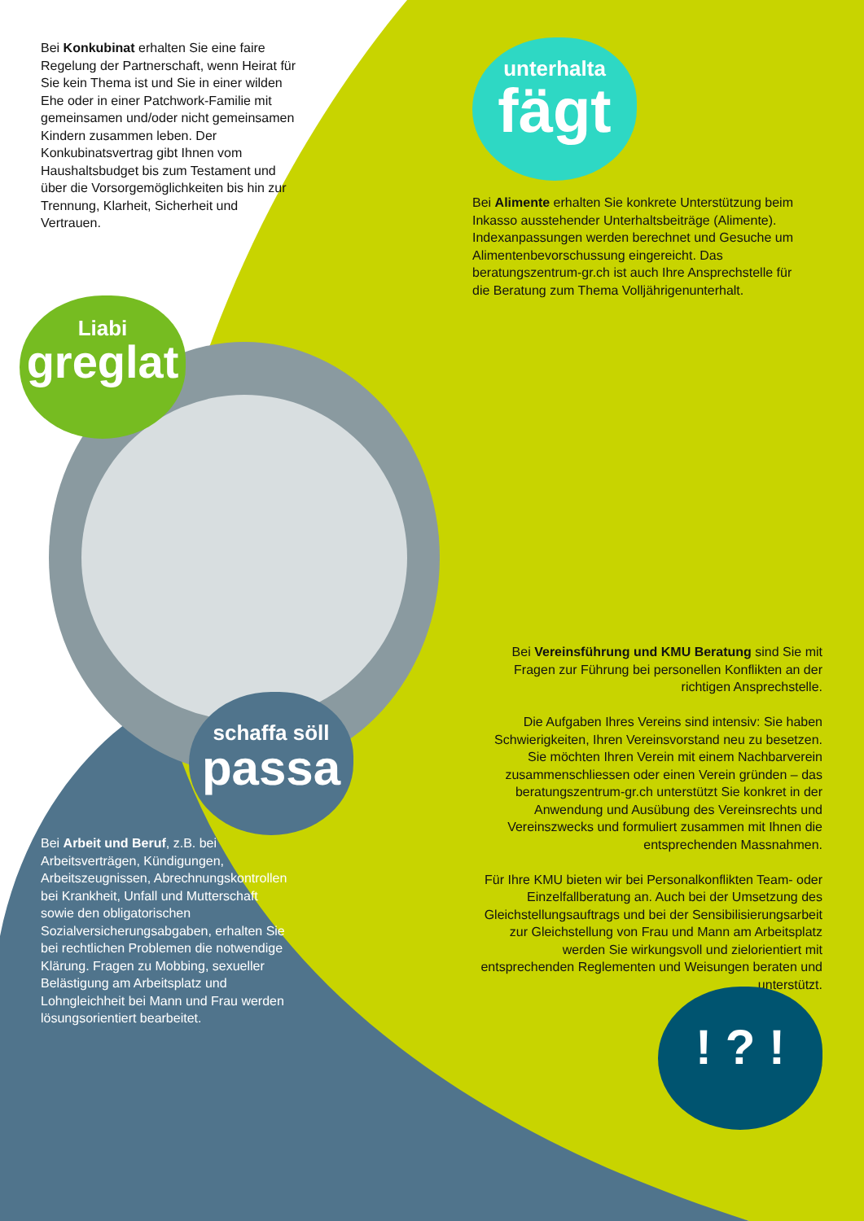Bei Konkubinat erhalten Sie eine faire Regelung der Partnerschaft, wenn Heirat für Sie kein Thema ist und Sie in einer wilden Ehe oder in einer Patchwork-Familie mit gemeinsamen und/oder nicht gemeinsamen Kindern zusammen leben. Der Konkubinatsvertrag gibt Ihnen vom Haushaltsbudget bis zum Testament und über die Vorsorgemöglichkeiten bis hin zur Trennung, Klarheit, Sicherheit und Vertrauen.
unterhalta
fägt
Bei Alimente erhalten Sie konkrete Unterstützung beim Inkasso ausstehender Unterhaltsbeiträge (Alimente). Indexanpassungen werden berechnet und Gesuche um Alimentenbevorschussung eingereicht. Das beratungszentrum-gr.ch ist auch Ihre Ansprechstelle für die Beratung zum Thema Volljährigenunterhalt.
Liabi
greglat
schaffa söll
passa
Bei Vereinsführung und KMU Beratung sind Sie mit Fragen zur Führung bei personellen Konflikten an der richtigen Ansprechstelle.
Die Aufgaben Ihres Vereins sind intensiv: Sie haben Schwierigkeiten, Ihren Vereinsvorstand neu zu besetzen. Sie möchten Ihren Verein mit einem Nachbarverein zusammenschliessen oder einen Verein gründen – das beratungszentrum-gr.ch unterstützt Sie konkret in der Anwendung und Ausübung des Vereinsrechts und Vereinszwecks und formuliert zusammen mit Ihnen die entsprechenden Massnahmen.
Für Ihre KMU bieten wir bei Personalkonflikten Team- oder Einzelfallberatung an. Auch bei der Umsetzung des Gleichstellungsauftrags und bei der Sensibilisierungsarbeit zur Gleichstellung von Frau und Mann am Arbeitsplatz werden Sie wirkungsvoll und zielorientiert mit entsprechenden Reglementen und Weisungen beraten und unterstützt.
Bei Arbeit und Beruf, z.B. bei Arbeitsverträgen, Kündigungen, Arbeitszeugnissen, Abrechnungskontrollen bei Krankheit, Unfall und Mutterschaft sowie den obligatorischen Sozialversicherungsabgaben, erhalten Sie bei rechtlichen Problemen die notwendige Klärung. Fragen zu Mobbing, sexueller Belästigung am Arbeitsplatz und Lohngleichheit bei Mann und Frau werden lösungsorientiert bearbeitet.
! ? !